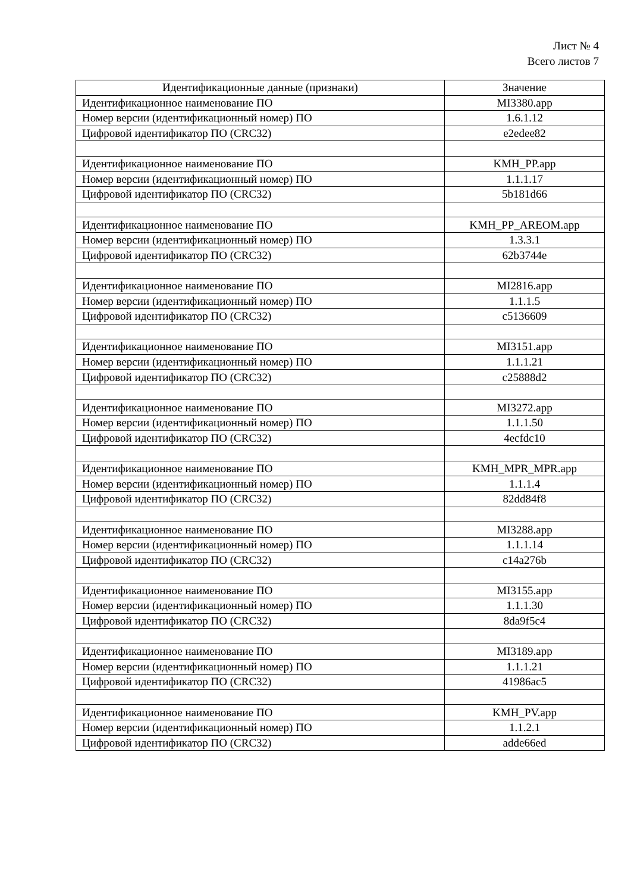Лист № 4
Всего листов 7
| Идентификационные данные (признаки) | Значение |
| --- | --- |
| Идентификационное наименование ПО | MI3380.app |
| Номер версии (идентификационный номер) ПО | 1.6.1.12 |
| Цифровой идентификатор ПО (CRC32) | e2edee82 |
| Идентификационное наименование ПО | KMH_PP.app |
| Номер версии (идентификационный номер) ПО | 1.1.1.17 |
| Цифровой идентификатор ПО (CRC32) | 5b181d66 |
| Идентификационное наименование ПО | KMH_PP_AREOM.app |
| Номер версии (идентификационный номер) ПО | 1.3.3.1 |
| Цифровой идентификатор ПО (CRC32) | 62b3744e |
| Идентификационное наименование ПО | MI2816.app |
| Номер версии (идентификационный номер) ПО | 1.1.1.5 |
| Цифровой идентификатор ПО (CRC32) | c5136609 |
| Идентификационное наименование ПО | MI3151.app |
| Номер версии (идентификационный номер) ПО | 1.1.1.21 |
| Цифровой идентификатор ПО (CRC32) | c25888d2 |
| Идентификационное наименование ПО | MI3272.app |
| Номер версии (идентификационный номер) ПО | 1.1.1.50 |
| Цифровой идентификатор ПО (CRC32) | 4ecfdc10 |
| Идентификационное наименование ПО | KMH_MPR_MPR.app |
| Номер версии (идентификационный номер) ПО | 1.1.1.4 |
| Цифровой идентификатор ПО (CRC32) | 82dd84f8 |
| Идентификационное наименование ПО | MI3288.app |
| Номер версии (идентификационный номер) ПО | 1.1.1.14 |
| Цифровой идентификатор ПО (CRC32) | c14a276b |
| Идентификационное наименование ПО | MI3155.app |
| Номер версии (идентификационный номер) ПО | 1.1.1.30 |
| Цифровой идентификатор ПО (CRC32) | 8da9f5c4 |
| Идентификационное наименование ПО | MI3189.app |
| Номер версии (идентификационный номер) ПО | 1.1.1.21 |
| Цифровой идентификатор ПО (CRC32) | 41986ac5 |
| Идентификационное наименование ПО | KMH_PV.app |
| Номер версии (идентификационный номер) ПО | 1.1.2.1 |
| Цифровой идентификатор ПО (CRC32) | adde66ed |